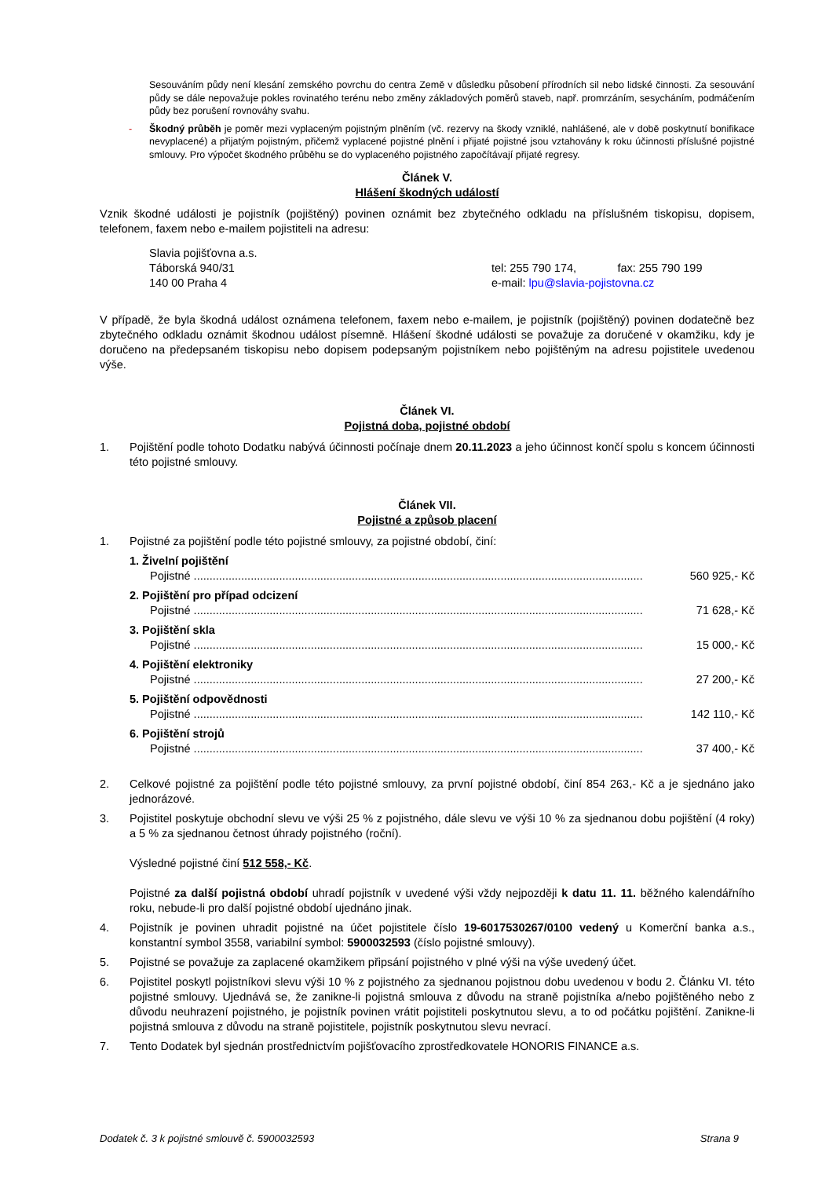Sesouváním půdy není klesání zemského povrchu do centra Země v důsledku působení přírodních sil nebo lidské činnosti. Za sesouvání půdy se dále nepovažuje pokles rovinatého terénu nebo změny základových poměrů staveb, např. promrzáním, sesycháním, podmáčením půdy bez porušení rovnováhy svahu.
- Škodný průběh je poměr mezi vyplaceným pojistným plněním (vč. rezervy na škody vzniklé, nahlášené, ale v době poskytnutí bonifikace nevyplacené) a přijatým pojistným, přičemž vyplacené pojistné plnění i přijaté pojistné jsou vztahovány k roku účinnosti příslušné pojistné smlouvy. Pro výpočet škodného průběhu se do vyplaceného pojistného započítávají přijaté regresy.
Článek V.
Hlášení škodných událostí
Vznik škodné události je pojistník (pojištěný) povinen oznámit bez zbytečného odkladu na příslušném tiskopisu, dopisem, telefonem, faxem nebo e-mailem pojistiteli na adresu:
Slavia pojišťovna a.s.
Táborská 940/31
140 00 Praha 4
tel: 255 790 174, fax: 255 790 199
e-mail: lpu@slavia-pojistovna.cz
V případě, že byla škodná událost oznámena telefonem, faxem nebo e-mailem, je pojistník (pojištěný) povinen dodatečně bez zbytečného odkladu oznámit škodnou událost písemně. Hlášení škodné události se považuje za doručené v okamžiku, kdy je doručeno na předepsaném tiskopisu nebo dopisem podepsaným pojistníkem nebo pojištěným na adresu pojistitele uvedenou výše.
Článek VI.
Pojistná doba, pojistné období
1. Pojištění podle tohoto Dodatku nabývá účinnosti počínaje dnem 20.11.2023 a jeho účinnost končí spolu s koncem účinnosti této pojistné smlouvy.
Článek VII.
Pojistné a způsob placení
1. Pojistné za pojištění podle této pojistné smlouvy, za pojistné období, činí:
1. Živelní pojištění
Pojistné .............................................................................................................................................. 560 925,- Kč
2. Pojištění pro případ odcizení
Pojistné .............................................................................................................................................. 71 628,- Kč
3. Pojištění skla
Pojistné .............................................................................................................................................. 15 000,- Kč
4. Pojištění elektroniky
Pojistné .............................................................................................................................................. 27 200,- Kč
5. Pojištění odpovědnosti
Pojistné .............................................................................................................................................. 142 110,- Kč
6. Pojištění strojů
Pojistné .............................................................................................................................................. 37 400,- Kč
2. Celkové pojistné za pojištění podle této pojistné smlouvy, za první pojistné období, činí 854 263,- Kč a je sjednáno jako jednorázové.
3. Pojistitel poskytuje obchodní slevu ve výši 25 % z pojistného, dále slevu ve výši 10 % za sjednanou dobu pojištění (4 roky) a 5 % za sjednanou četnost úhrady pojistného (roční).
Výsledné pojistné činí 512 558,- Kč.
Pojistné za další pojistná období uhradí pojistník v uvedené výši vždy nejpozději k datu 11. 11. běžného kalendářního roku, nebude-li pro další pojistné období ujednáno jinak.
4. Pojistník je povinen uhradit pojistné na účet pojistitele číslo 19-6017530267/0100 vedený u Komerční banka a.s., konstantní symbol 3558, variabilní symbol: 5900032593 (číslo pojistné smlouvy).
5. Pojistné se považuje za zaplacené okamžikem připsání pojistného v plné výši na výše uvedený účet.
6. Pojistitel poskytl pojistníkovi slevu výši 10 % z pojistného za sjednanou pojistnou dobu uvedenou v bodu 2. Článku VI. této pojistné smlouvy. Ujednává se, že zanikne-li pojistná smlouva z důvodu na straně pojistníka a/nebo pojištěného nebo z důvodu neuhrazení pojistného, je pojistník povinen vrátit pojistiteli poskytnutou slevu, a to od počátku pojištění. Zanikne-li pojistná smlouva z důvodu na straně pojistitele, pojistník poskytnutou slevu nevrací.
7. Tento Dodatek byl sjednán prostřednictvím pojišťovacího zprostředkovatele HONORIS FINANCE a.s.
Dodatek č. 3 k pojistné smlouvě č. 5900032593 Strana 9